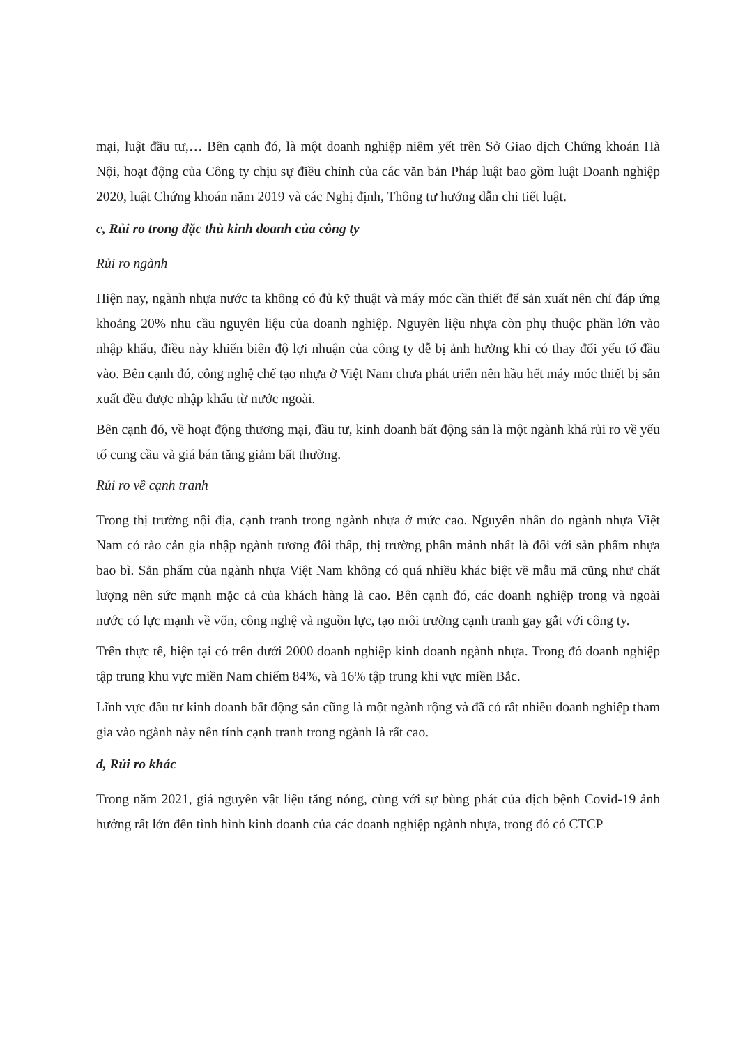mại, luật đầu tư,… Bên cạnh đó, là một doanh nghiệp niêm yết trên Sở Giao dịch Chứng khoán Hà Nội, hoạt động của Công ty chịu sự điều chỉnh của các văn bản Pháp luật bao gồm luật Doanh nghiệp 2020, luật Chứng khoán năm 2019 và các Nghị định, Thông tư hướng dẫn chi tiết luật.
c, Rủi ro trong đặc thù kinh doanh của công ty
Rủi ro ngành
Hiện nay, ngành nhựa nước ta không có đủ kỹ thuật và máy móc cần thiết để sản xuất nên chỉ đáp ứng khoảng 20% nhu cầu nguyên liệu của doanh nghiệp. Nguyên liệu nhựa còn phụ thuộc phần lớn vào nhập khẩu, điều này khiến biên độ lợi nhuận của công ty dễ bị ảnh hưởng khi có thay đổi yếu tố đầu vào. Bên cạnh đó, công nghệ chế tạo nhựa ở Việt Nam chưa phát triển nên hầu hết máy móc thiết bị sản xuất đều được nhập khẩu từ nước ngoài.
Bên cạnh đó, về hoạt động thương mại, đầu tư, kinh doanh bất động sản là một ngành khá rủi ro về yếu tố cung cầu và giá bán tăng giảm bất thường.
Rủi ro về cạnh tranh
Trong thị trường nội địa, cạnh tranh trong ngành nhựa ở mức cao. Nguyên nhân do ngành nhựa Việt Nam có rào cản gia nhập ngành tương đối thấp, thị trường phân mảnh nhất là đối với sản phẩm nhựa bao bì. Sản phẩm của ngành nhựa Việt Nam không có quá nhiều khác biệt về mẫu mã cũng như chất lượng nên sức mạnh mặc cả của khách hàng là cao. Bên cạnh đó, các doanh nghiệp trong và ngoài nước có lực mạnh về vốn, công nghệ và nguồn lực, tạo môi trường cạnh tranh gay gắt với công ty.
Trên thực tế, hiện tại có trên dưới 2000 doanh nghiệp kinh doanh ngành nhựa. Trong đó doanh nghiệp tập trung khu vực miền Nam chiếm 84%, và 16% tập trung khi vực miền Bắc.
Lĩnh vực đầu tư kinh doanh bất động sản cũng là một ngành rộng và đã có rất nhiều doanh nghiệp tham gia vào ngành này nên tính cạnh tranh trong ngành là rất cao.
d, Rủi ro khác
Trong năm 2021, giá nguyên vật liệu tăng nóng, cùng với sự bùng phát của dịch bệnh Covid-19 ảnh hưởng rất lớn đến tình hình kinh doanh của các doanh nghiệp ngành nhựa, trong đó có CTCP